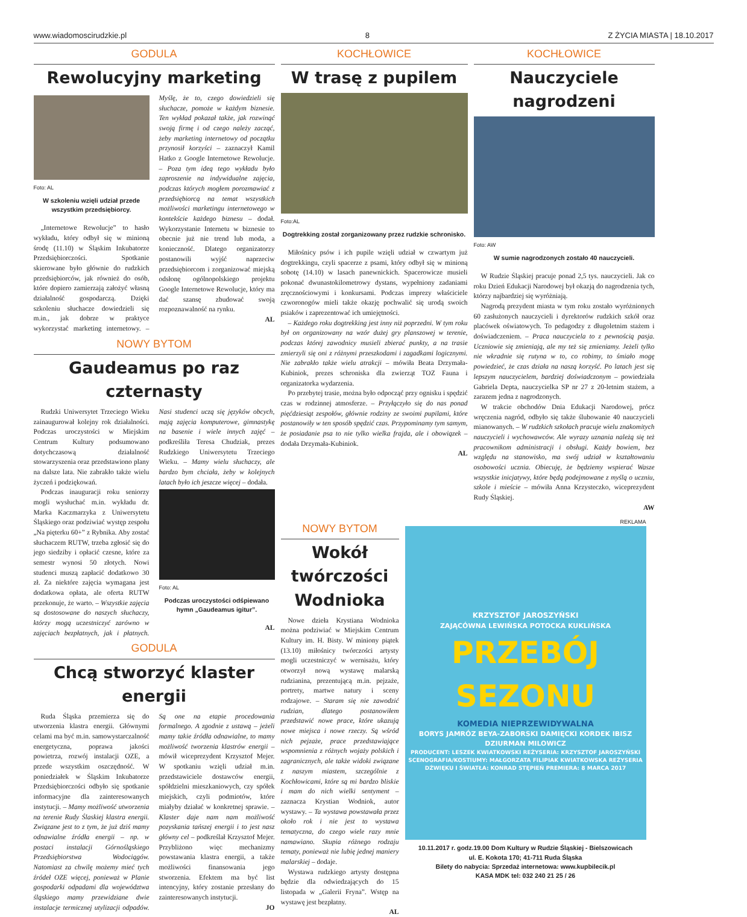www.wiadomoscirudzkie.pl 8 Z ŻYCIA MIASTA | 18.10.2017
GODULA
Rewolucyjny marketing
Foto: AL
W szkoleniu wzięli udział przede wszystkim przedsiębiorcy.
„Internetowe Rewolucje” to hasło wykładu, który odbył się w minioną środę (11.10) w Śląskim Inkubatorze Przedsiębiorczości. Spotkanie skierowane było głównie do rudzkich przedsiębiorców, jak również do osób, które dopiero zamierzają założyć własną działalność gospodarczą. Dzięki szkoleniu słuchacze dowiedzieli się m.in., jak dobrze w praktyce wykorzystać marketing internetowy. – Myślę, że to, czego dowiedzieli się słuchacze, pomoże w każdym biznesie. Ten wykład pokazał także, jak rozwinąć swoją firmę i od czego należy zacząć, żeby marketing internetowy od początku przynosił korzyści – zaznaczył Kamil Hatko z Google Internetowe Rewolucje. – Poza tym ideą tego wykładu było zaproszenie na indywidualne zajęcia, podczas których mogłem porozmawiać z przedsiębiorcą na temat wszystkich możliwości marketingu internetowego w kontekście każdego biznesu – dodał. Wykorzystanie Internetu w biznesie to obecnie już nie trend lub moda, a konieczność. Dlatego organizatorzy postanowili wyjść naprzeciw przedsiębiorcom i zorganizować miejską odsłonę ogólnopolskiego projektu Google Internetowe Rewolucje, który ma dać szansę zbudować swoją rozpoznawalność na rynku.
AL
NOWY BYTOM
Gaudeamus po raz czternasty
Rudzki Uniwersytet Trzeciego Wieku zainaugurował kolejny rok działalności. Podczas uroczystości w Miejskim Centrum Kultury podsumowano dotychczasową działalność stowarzyszenia oraz przedstawiono plany na dalsze lata. Nie zabrakło także wielu życzeń i podziękowań.
Podczas inauguracji roku seniorzy mogli wysłuchać m.in. wykładu dr. Marka Kaczmarzyka z Uniwersytetu Śląskiego oraz podziwiać występ zespołu „Na pięterku 60+” z Rybnika. Aby zostać słuchaczem RUTW, trzeba zgłosić się do jego siedziby i opłacić czesne, które za semestr wynosi 50 złotych. Nowi studenci muszą zapłacić dodatkowo 30 zł. Za niektóre zajęcia wymagana jest dodatkowa opłata, ale oferta RUTW przekonuje, że warto. – Wszystkie zajęcia są dostosowane do naszych słuchaczy, którzy mogą uczestniczyć zarówno w zajęciach bezpłatnych, jak i płatnych. Nasi studenci uczą się języków obcych, mają zajęcia komputerowe, gimnastykę na basenie i wiele innych zajęć – podkreśliła Teresa Chudziak, prezes Rudzkiego Uniwersytetu Trzeciego Wieku. – Mamy wielu słuchaczy, ale bardzo bym chciała, żeby w kolejnych latach było ich jeszcze więcej – dodała.
Foto: AL
Podczas uroczystości odśpiewano hymn „Gaudeamus igitur”.
AL
GODULA
Chcą stworzyć klaster energii
Ruda Śląska przemierza się do utworzenia klastra energii. Głównymi celami ma być m.in. samowystarczalność energetyczna, poprawa jakości powietrza, rozwój instalacji OZE, a przede wszystkim oszczędność. W poniedziałek w Śląskim Inkubatorze Przedsiębiorczości odbyło się spotkanie informacyjne dla zainteresowanych instytucji. – Mamy możliwość utworzenia na terenie Rudy Ślaskiej klastra energii. Związane jest to z tym, że już dziś mamy odnawialne źródła energii – np. w postaci instalacji Górnośląskiego Przedsiębiorstwa Wodociągów. Natomiast za chwilę możemy mieć tych źródeł OZE więcej, ponieważ w Planie gospodarki odpadami dla województwa śląskiego mamy przewidziane dwie instalacje termicznej utylizacji odpadów. Są one na etapie procedowania formalnego. A zgodnie z ustawą – jeżeli mamy takie źródła odnawialne, to mamy możliwość tworzenia klastrów energii – mówił wiceprezydent Krzysztof Mejer. W spotkaniu wzięli udział m.in. przedstawiciele dostawców energii, spółdzielni mieszkaniowych, czy spółek miejskich, czyli podmiotów, które miałyby działać w konkretnej sprawie. – Klaster daje nam nam możliwość pozyskania tańszej energii i to jest nasz główny cel – podkreślał Krzysztof Mejer. Przybliżono więc mechanizmy powstawania klastra energii, a także możliwości finansowania jego stworzenia. Efektem ma być list intencyjny, który zostanie przesłany do zainteresowanych instytucji.
JO
KOCHŁOWICE
W trasę z pupilem
Foto:AL
Dogtrekking został zorganizowany przez rudzkie schronisko.
Miłośnicy psów i ich pupile wzięli udział w czwartym już dogtrekkingu, czyli spacerze z psami, który odbył się w minioną sobotę (14.10) w lasach panewnickich. Spacerowicze musieli pokonać dwunastokilometrowy dystans, wypełniony zadaniami zręcznościowymi i konkursami. Podczas imprezy właściciele czworonogów mieli także okazję pochwalić się urodą swoich psiaków i zaprezentować ich umiejętności.
– Każdego roku dogtrekking jest inny niż poprzedni. W tym roku był on organizowany na wzór dużej gry planszowej w terenie, podczas której zawodnicy musieli zbierać punkty, a na trasie zmierzyli się oni z różnymi przeszkodami i zagadkami logicznymi. Nie zabrakło także wielu atrakcji – mówiła Beata Drzymała-Kubiniok, prezes schroniska dla zwierząt TOZ Fauna i organizatorka wydarzenia.
Po przebytej trasie, można było odpocząć przy ognisku i spędzić czas w rodzinnej atmosferze. – Przyłączyło się do nas ponad pięćdziesiąt zespołów, głównie rodziny ze swoimi pupilami, które postanowiły w ten sposób spędzić czas. Przypominamy tym samym, że posiadanie psa to nie tylko wielka frajda, ale i obowiązek – dodała Drzymała-Kubiniok.
AL
KOCHŁOWICE
Nauczyciele nagrodzeni
Foto: AW
W sumie nagrodzonych zostało 40 nauczycieli.
W Rudzie Śląskiej pracuje ponad 2,5 tys. nauczycieli. Jak co roku Dzień Edukacji Narodowej był okazją do nagrodzenia tych, którzy najbardziej się wyróżniają.
Nagrodą prezydent miasta w tym roku zostało wyróżnionych 60 zasłużonych nauczycieli i dyrektorów rudzkich szkół oraz placówek oświatowych. To pedagodzy z długoletnim stażem i doświadczeniem. – Praca nauczyciela to z pewnością pasja. Uczniowie się zmieniają, ale my też się zmieniamy. Jeżeli tylko nie wkradnie się rutyna w to, co robimy, to śmiało mogę powiedzieć, że czas działa na naszą korzyść. Po latach jest się lepszym nauczycielem, bardziej doświadczonym – powiedziała Gabriela Depta, nauczycielka SP nr 27 z 20-letnim stażem, a zarazem jedna z nagrodzonych.
W trakcie obchodów Dnia Edukacji Narodowej, prócz wręczenia nagród, odbyło się także ślubowanie 40 nauczycieli mianowanych. – W rudzkich szkołach pracuje wielu znakomitych nauczycieli i wychowawców. Ale wyrazy uznania należą się też pracownikom administracji i obsługi. Każdy bowiem, bez względu na stanowisko, ma swój udział w kształtowaniu osobowości ucznia. Obiecuję, że będziemy wspierać Wasze wszystkie inicjatywy, które będą podejmowane z myślą o uczniu, szkole i mieście – mówiła Anna Krzysteczko, wiceprezydent Rudy Śląskiej.
AW
NOWY BYTOM
Wokół twórczości Wodnioka
Nowe dzieła Krystiana Wodnioka można podziwiać w Miejskim Centrum Kultury im. H. Bisty. W miniony piątek (13.10) miłośnicy twórczości artysty mogli uczestniczyć w wernisażu, który otworzył nową wystawę malarską rudzianina, prezentującą m.in. pejzaże, portrety, martwe natury i sceny rodzajowe. – Staram się nie zawodzić rudzian, dlatego postanowiłem przedstawić nowe prace, które ukazują nowe miejsca i nowe rzeczy. Są wśród nich pejzaże, prace przedstawiające wspomnienia z różnych wojaży polskich i zagranicznych, ale także widoki związane z naszym miastem, szczególnie z Kochłowicami, które są mi bardzo bliskie i mam do nich wielki sentyment – zaznacza Krystian Wodniok, autor wystawy. – Ta wystawa powstawała przez około rok i nie jest to wystawa tematyczna, do czego wiele razy mnie namawiano. Skupia różnego rodzaju tematy, ponieważ nie lubię jednej maniery malarskiej – dodaje.
Wystawa rudzkiego artysty dostępna będzie dla odwiedzających do 15 listopada w „Galerii Fryna”. Wstęp na wystawę jest bezpłatny.
AL
REKLAMA
KRZYSZTOF JAROSZYŃSKI
ZAJĄCÓWNA LEWIŃSKA POTOCKA KUKLIŃSKA
PRZEBÓJ SEZONU
KOMEDIA NIEPRZEWIDYWALNA
BORYS JAMRÓZ BEYA-ZABORSKI DAMIĘCKI KORDEK IBISZ DZIURMAN MILOWICZ
PRODUCENT: LESZEK KWIATKOWSKI REŻYSERIA: KRZYSZTOF JAROSZYŃSKI SCENOGRAFIA/KOSTIUMY: MAŁGORZATA FILIPIAK KWIATKOWSKA REŻYSERIA DŹWIĘKU I ŚWIATŁA: KONRAD STĘPIEŃ PREMIERA: 8 MARCA 2017
10.11.2017 r. godz.19.00 Dom Kultury w Rudzie Śląskiej - Bielszowicach
ul. E. Kokota 170; 41-711 Ruda Śląska
Bilety do nabycia: Sprzedaż internetowa: www.kupbilecik.pl
KASA MDK tel: 032 240 21 25 / 26